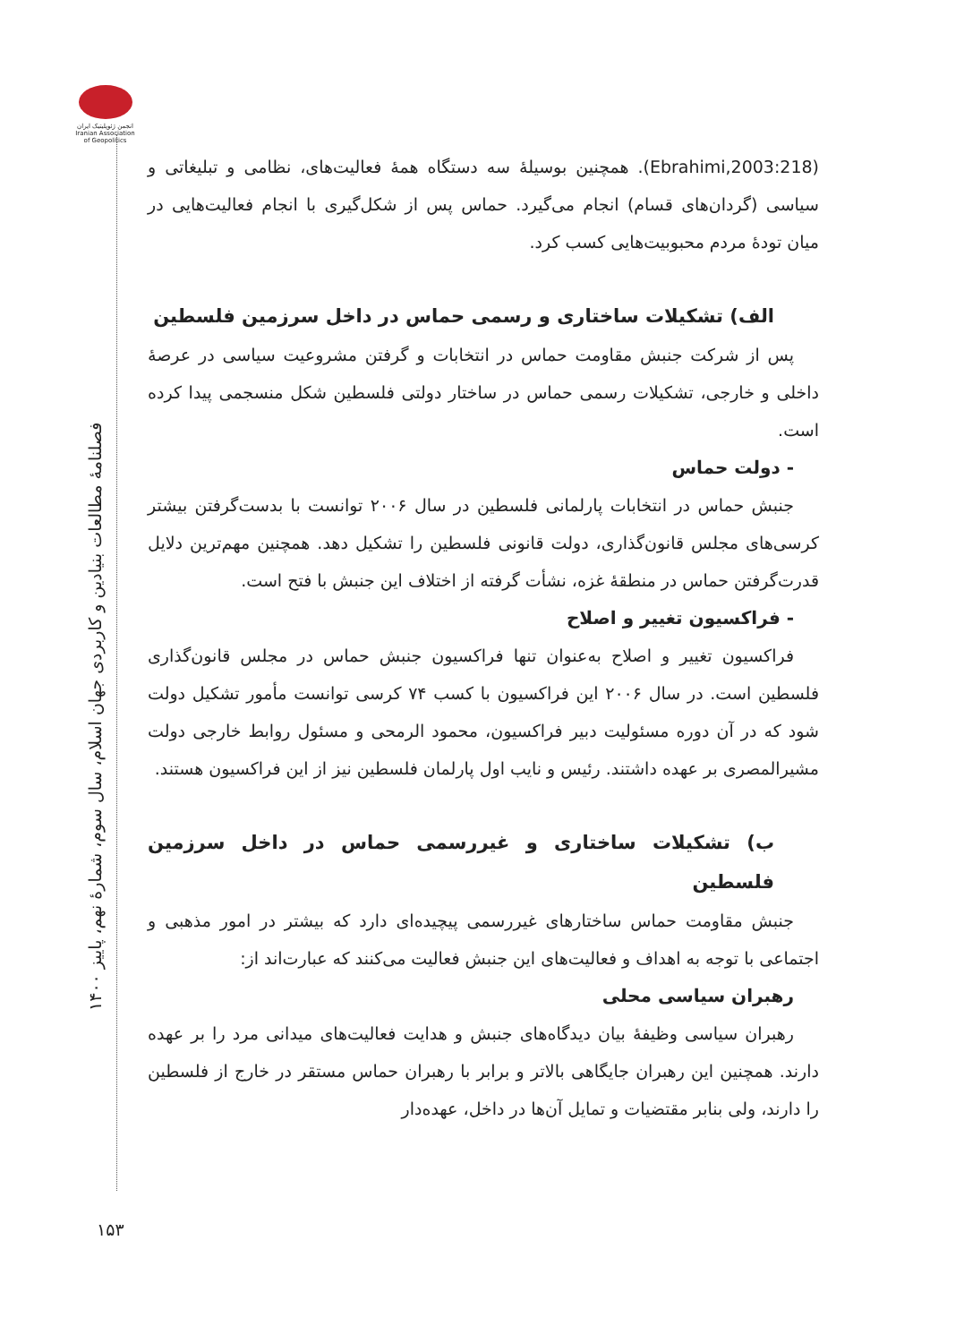انجمن ژئوپلیتیک ایران
Iranian Association of Geopolitics
فصلنامۀ مطالعات بنیادین و کاربردی جهان اسلام، سال سوم، شمارۀ نهم، پاییز ۱۴۰۰
(Ebrahimi,2003:218). همچنین بوسیلۀ سه دستگاه همۀ فعالیت‌های، نظامی و تبلیغاتی و سیاسی (گردان‌های قسام) انجام می‌گیرد. حماس پس از شکل‌گیری با انجام فعالیت‌هایی در میان تودۀ مردم محبوبیت‌هایی کسب کرد.
الف) تشکیلات ساختاری و رسمی حماس در داخل سرزمین فلسطین
پس از شرکت جنبش مقاومت حماس در انتخابات و گرفتن مشروعیت سیاسی در عرصۀ داخلی و خارجی، تشکیلات رسمی حماس در ساختار دولتی فلسطین شکل منسجمی پیدا کرده است.
- دولت حماس
جنبش حماس در انتخابات پارلمانی فلسطین در سال ۲۰۰۶ توانست با بدست‌گرفتن بیشتر کرسی‌های مجلس قانون‌گذاری، دولت قانونی فلسطین را تشکیل دهد. همچنین مهم‌ترین دلایل قدرت‌گرفتن حماس در منطقۀ غزه، نشأت گرفته از اختلاف این جنبش با فتح است.
- فراکسیون تغییر و اصلاح
فراکسیون تغییر و اصلاح به‌عنوان تنها فراکسیون جنبش حماس در مجلس قانون‌گذاری فلسطین است. در سال ۲۰۰۶ این فراکسیون با کسب ۷۴ کرسی توانست مأمور تشکیل دولت شود که در آن دوره مسئولیت دبیر فراکسیون، محمود الرمحی و مسئول روابط خارجی دولت مشیرالمصری بر عهده داشتند. رئیس و نایب اول پارلمان فلسطین نیز از این فراکسیون هستند.
ب) تشکیلات ساختاری و غیررسمی حماس در داخل سرزمین فلسطین
جنبش مقاومت حماس ساختارهای غیررسمی پیچیده‌ای دارد که بیشتر در امور مذهبی و اجتماعی با توجه به اهداف و فعالیت‌های این جنبش فعالیت می‌کنند که عبارت‌اند از:
رهبران سیاسی محلی
رهبران سیاسی وظیفۀ بیان دیدگاه‌های جنبش و هدایت فعالیت‌های میدانی مرد را بر عهده دارند. همچنین این رهبران جایگاهی بالاتر و برابر با رهبران حماس مستقر در خارج از فلسطین را دارند، ولی بنابر مقتضیات و تمایل آن‌ها در داخل، عهده‌دار
۱۵۳